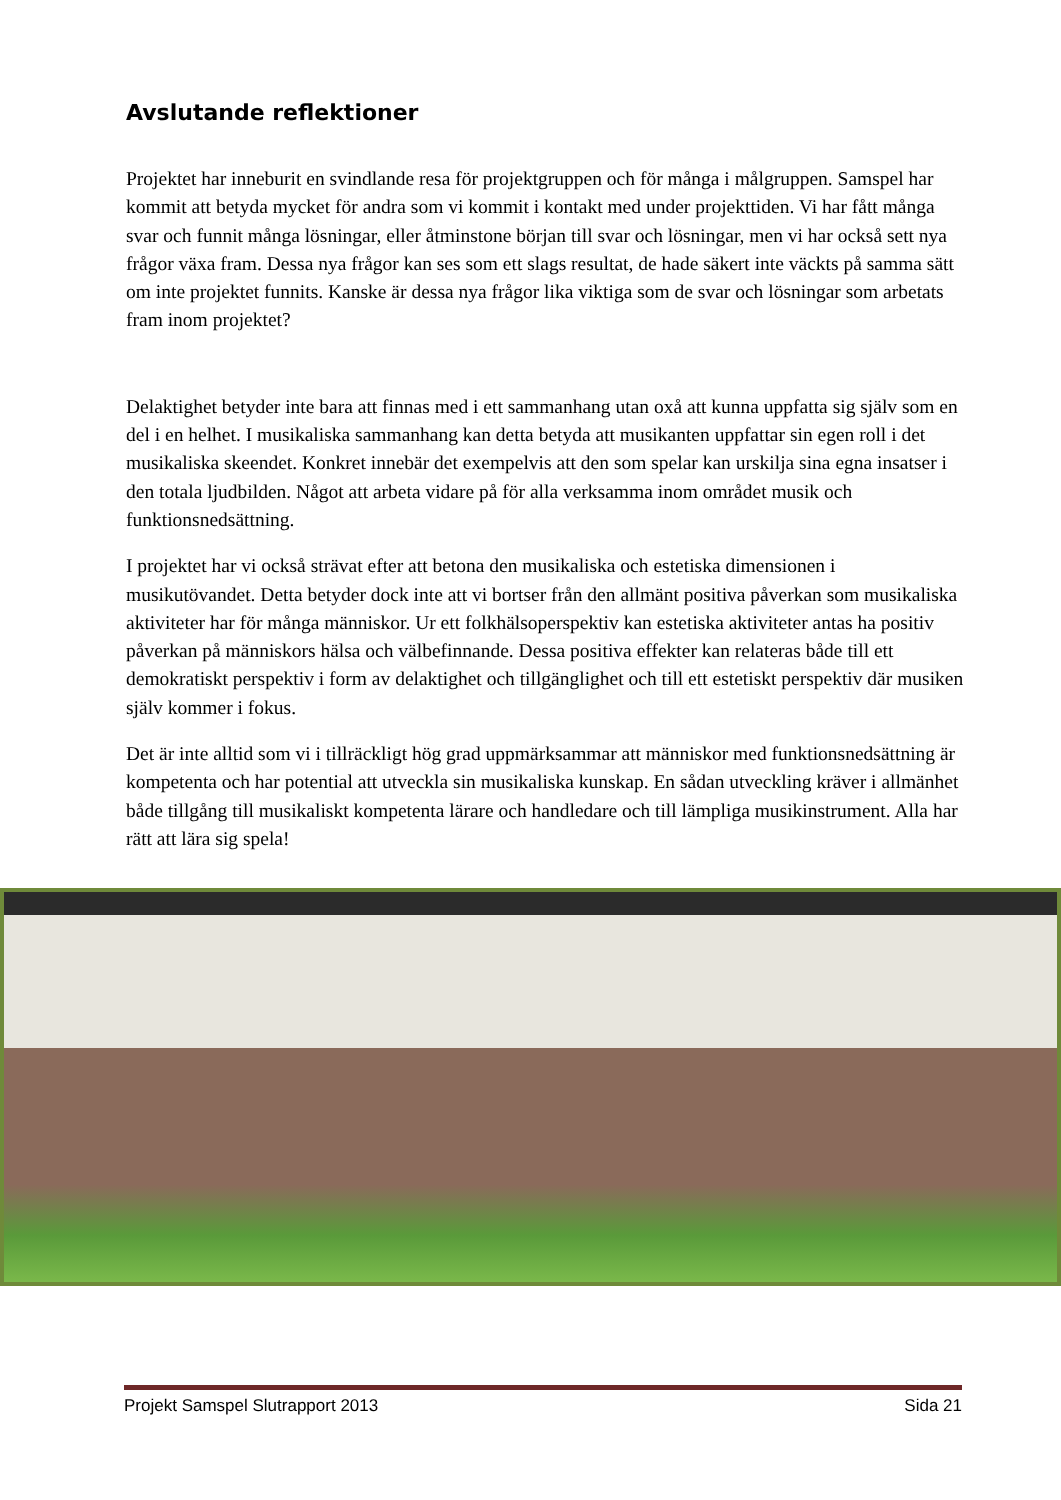Avslutande reflektioner
Projektet har inneburit en svindlande resa för projektgruppen och för många i målgruppen. Samspel har kommit att betyda mycket för andra som vi kommit i kontakt med under projekttiden. Vi har fått många svar och funnit många lösningar, eller åtminstone början till svar och lösningar, men vi har också sett nya frågor växa fram. Dessa nya frågor kan ses som ett slags resultat, de hade säkert inte väckts på samma sätt om inte projektet funnits. Kanske är dessa nya frågor lika viktiga som de svar och lösningar som arbetats fram inom projektet?
Delaktighet betyder inte bara att finnas med i ett sammanhang utan oxå att kunna uppfatta sig själv som en del i en helhet. I musikaliska sammanhang kan detta betyda att musikanten uppfattar sin egen roll i det musikaliska skeendet. Konkret innebär det exempelvis att den som spelar kan urskilja sina egna insatser i den totala ljudbilden. Något att arbeta vidare på för alla verksamma inom området musik och funktionsnedsättning.
I projektet har vi också strävat efter att betona den musikaliska och estetiska dimensionen i musikutövandet. Detta betyder dock inte att vi bortser från den allmänt positiva påverkan som musikaliska aktiviteter har för många människor. Ur ett folkhälsoperspektiv kan estetiska aktiviteter antas ha positiv påverkan på människors hälsa och välbefinnande. Dessa positiva effekter kan relateras både till ett demokratiskt perspektiv i form av delaktighet och tillgänglighet och till ett estetiskt perspektiv där musiken själv kommer i fokus.
Det är inte alltid som vi i tillräckligt hög grad uppmärksammar att människor med funktionsnedsättning är kompetenta och har potential att utveckla sin musikaliska kunskap. En sådan utveckling kräver i allmänhet både tillgång till musikaliskt kompetenta lärare och handledare och till lämpliga musikinstrument. Alla har rätt att lära sig spela!
Projekt Samspel Slutrapport 2013 Sida 21